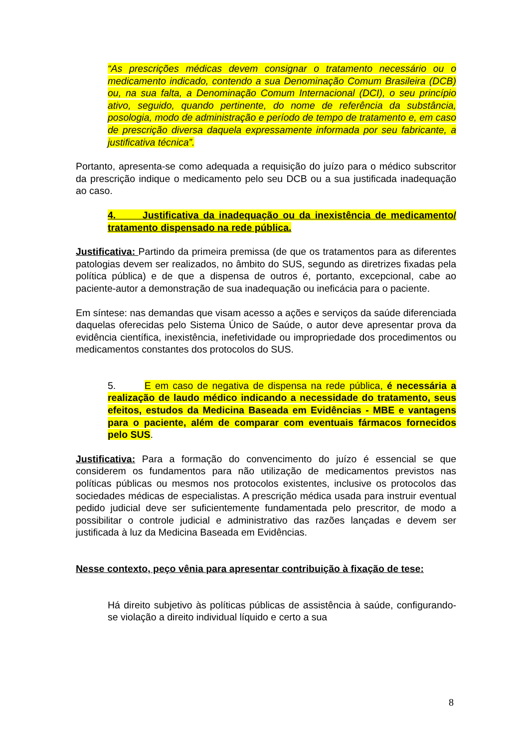“As prescrições médicas devem consignar o tratamento necessário ou o medicamento indicado, contendo a sua Denominação Comum Brasileira (DCB) ou, na sua falta, a Denominação Comum Internacional (DCI), o seu princípio ativo, seguido, quando pertinente, do nome de referência da substância, posologia, modo de administração e período de tempo de tratamento e, em caso de prescrição diversa daquela expressamente informada por seu fabricante, a justificativa técnica”.
Portanto, apresenta-se como adequada a requisição do juízo para o médico subscritor da prescrição indique o medicamento pelo seu DCB ou a sua justificada inadequação ao caso.
4. Justificativa da inadequação ou da inexistência de medicamento/ tratamento dispensado na rede pública.
Justificativa: Partindo da primeira premissa (de que os tratamentos para as diferentes patologias devem ser realizados, no âmbito do SUS, segundo as diretrizes fixadas pela política pública) e de que a dispensa de outros é, portanto, excepcional, cabe ao paciente-autor a demonstração de sua inadequação ou ineficácia para o paciente.
Em síntese: nas demandas que visam acesso a ações e serviços da saúde diferenciada daquelas oferecidas pelo Sistema Único de Saúde, o autor deve apresentar prova da evidência científica, inexistência, inefetividade ou impropriedade dos procedimentos ou medicamentos constantes dos protocolos do SUS.
5. E em caso de negativa de dispensa na rede pública, é necessária a realização de laudo médico indicando a necessidade do tratamento, seus efeitos, estudos da Medicina Baseada em Evidências - MBE e vantagens para o paciente, além de comparar com eventuais fármacos fornecidos pelo SUS.
Justificativa: Para a formação do convencimento do juízo é essencial se que considerem os fundamentos para não utilização de medicamentos previstos nas políticas públicas ou mesmos nos protocolos existentes, inclusive os protocolos das sociedades médicas de especialistas. A prescrição médica usada para instruir eventual pedido judicial deve ser suficientemente fundamentada pelo prescritor, de modo a possibilitar o controle judicial e administrativo das razões lançadas e devem ser justificada à luz da Medicina Baseada em Evidências.
Nesse contexto, peço vênia para apresentar contribuição à fixação de tese:
Há direito subjetivo às políticas públicas de assistência à saúde, configurando-se violação a direito individual líquido e certo a sua
8